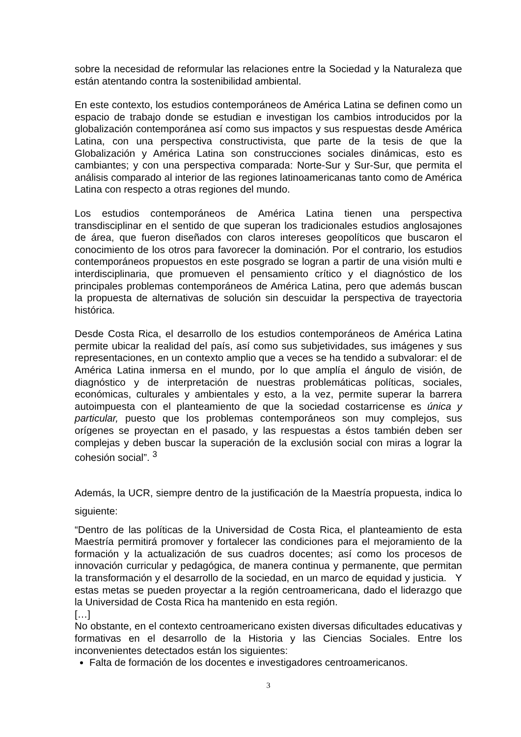sobre la necesidad de reformular las relaciones entre la Sociedad y la Naturaleza que están atentando contra la sostenibilidad ambiental.
En este contexto, los estudios contemporáneos de América Latina se definen como un espacio de trabajo donde se estudian e investigan los cambios introducidos por la globalización contemporánea así como sus impactos y sus respuestas desde América Latina, con una perspectiva constructivista, que parte de la tesis de que la Globalización y América Latina son construcciones sociales dinámicas, esto es cambiantes; y con una perspectiva comparada: Norte-Sur y Sur-Sur, que permita el análisis comparado al interior de las regiones latinoamericanas tanto como de América Latina con respecto a otras regiones del mundo.
Los estudios contemporáneos de América Latina tienen una perspectiva transdisciplinar en el sentido de que superan los tradicionales estudios anglosajones de área, que fueron diseñados con claros intereses geopolíticos que buscaron el conocimiento de los otros para favorecer la dominación. Por el contrario, los estudios contemporáneos propuestos en este posgrado se logran a partir de una visión multi e interdisciplinaria, que promueven el pensamiento crítico y el diagnóstico de los principales problemas contemporáneos de América Latina, pero que además buscan la propuesta de alternativas de solución sin descuidar la perspectiva de trayectoria histórica.
Desde Costa Rica, el desarrollo de los estudios contemporáneos de América Latina permite ubicar la realidad del país, así como sus subjetividades, sus imágenes y sus representaciones, en un contexto amplio que a veces se ha tendido a subvalorar: el de América Latina inmersa en el mundo, por lo que amplía el ángulo de visión, de diagnóstico y de interpretación de nuestras problemáticas políticas, sociales, económicas, culturales y ambientales y esto, a la vez, permite superar la barrera autoimpuesta con el planteamiento de que la sociedad costarricense es única y particular, puesto que los problemas contemporáneos son muy complejos, sus orígenes se proyectan en el pasado, y las respuestas a éstos también deben ser complejas y deben buscar la superación de la exclusión social con miras a lograr la cohesión social”. <sup>3</sup>
Además, la UCR, siempre dentro de la justificación de la Maestría propuesta, indica lo siguiente:
“Dentro de las políticas de la Universidad de Costa Rica, el planteamiento de esta Maestría permitirá promover y fortalecer las condiciones para el mejoramiento de la formación y la actualización de sus cuadros docentes; así como los procesos de innovación curricular y pedagógica, de manera continua y permanente, que permitan la transformación y el desarrollo de la sociedad, en un marco de equidad y justicia. Y estas metas se pueden proyectar a la región centroamericana, dado el liderazgo que la Universidad de Costa Rica ha mantenido en esta región.
[…]
No obstante, en el contexto centroamericano existen diversas dificultades educativas y formativas en el desarrollo de la Historia y las Ciencias Sociales. Entre los inconvenientes detectados están los siguientes:
Falta de formación de los docentes e investigadores centroamericanos.
3